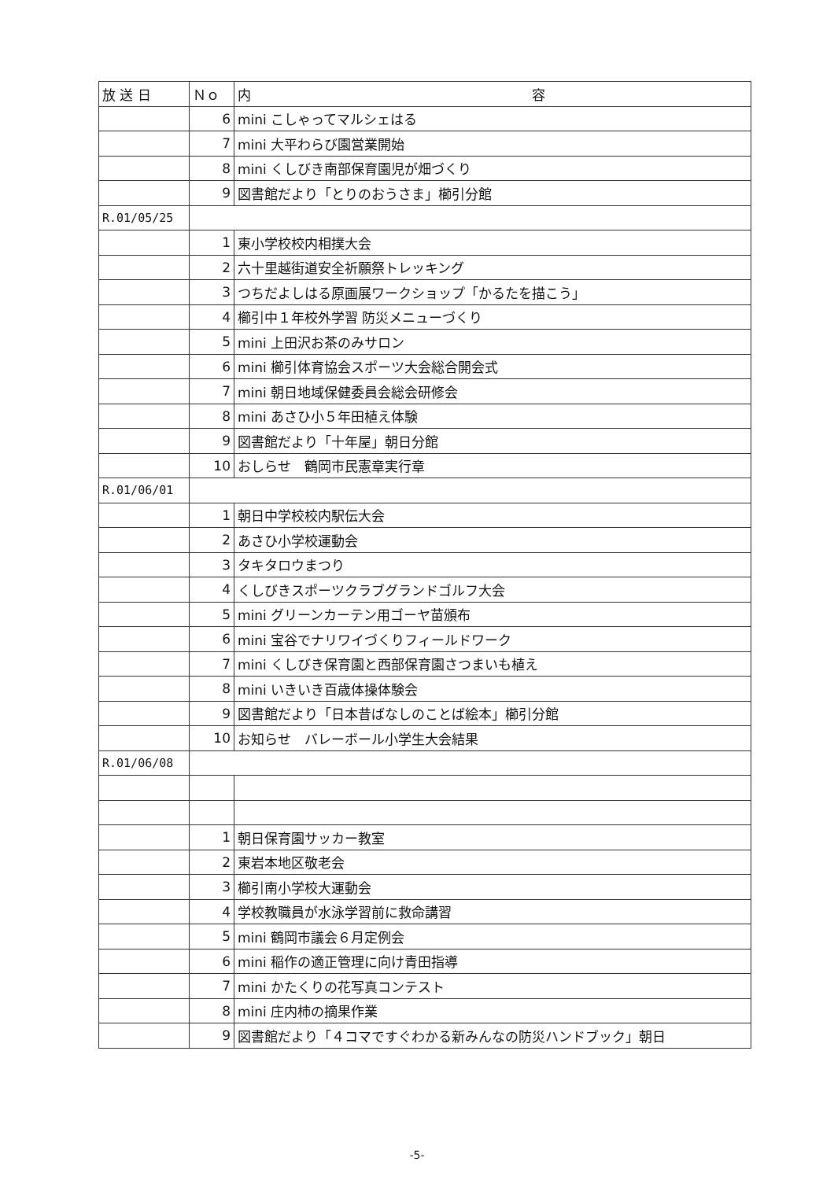| 放 送 日 | Ｎｏ | 内 容 |
| --- | --- | --- |
| | 6 | mini こしゃってマルシェはる |
| | 7 | mini 大平わらび園営業開始 |
| | 8 | mini くしびき南部保育園児が畑づくり |
| | 9 | 図書館だより「とりのおうさま」櫛引分館 |
| R.01/05/25 | | |
| | 1 | 東小学校校内相撲大会 |
| | 2 | 六十里越街道安全祈願祭トレッキング |
| | 3 | つちだよしはる原画展ワークショップ「かるたを描こう」 |
| | 4 | 櫛引中１年校外学習 防災メニューづくり |
| | 5 | mini 上田沢お茶のみサロン |
| | 6 | mini 櫛引体育協会スポーツ大会総合開会式 |
| | 7 | mini 朝日地域保健委員会総会研修会 |
| | 8 | mini あさひ小５年田植え体験 |
| | 9 | 図書館だより「十年屋」朝日分館 |
| | 10 | おしらせ 鶴岡市民憲章実行章 |
| R.01/06/01 | | |
| | 1 | 朝日中学校校内駅伝大会 |
| | 2 | あさひ小学校運動会 |
| | 3 | タキタロウまつり |
| | 4 | くしびきスポーツクラブグランドゴルフ大会 |
| | 5 | mini グリーンカーテン用ゴーヤ苗頒布 |
| | 6 | mini 宝谷でナリワイづくりフィールドワーク |
| | 7 | mini くしびき保育園と西部保育園さつまいも植え |
| | 8 | mini いきいき百歳体操体験会 |
| | 9 | 図書館だより「日本昔ばなしのことば絵本」櫛引分館 |
| | 10 | お知らせ バレーボール小学生大会結果 |
| R.01/06/08 | | |
| | 1 | 朝日保育園サッカー教室 |
| | 2 | 東岩本地区敬老会 |
| | 3 | 櫛引南小学校大運動会 |
| | 4 | 学校教職員が水泳学習前に救命講習 |
| | 5 | mini 鶴岡市議会６月定例会 |
| | 6 | mini 稲作の適正管理に向け青田指導 |
| | 7 | mini かたくりの花写真コンテスト |
| | 8 | mini 庄内柿の摘果作業 |
| | 9 | 図書館だより「４コマですぐわかる新みんなの防災ハンドブック」朝日 |
-5-